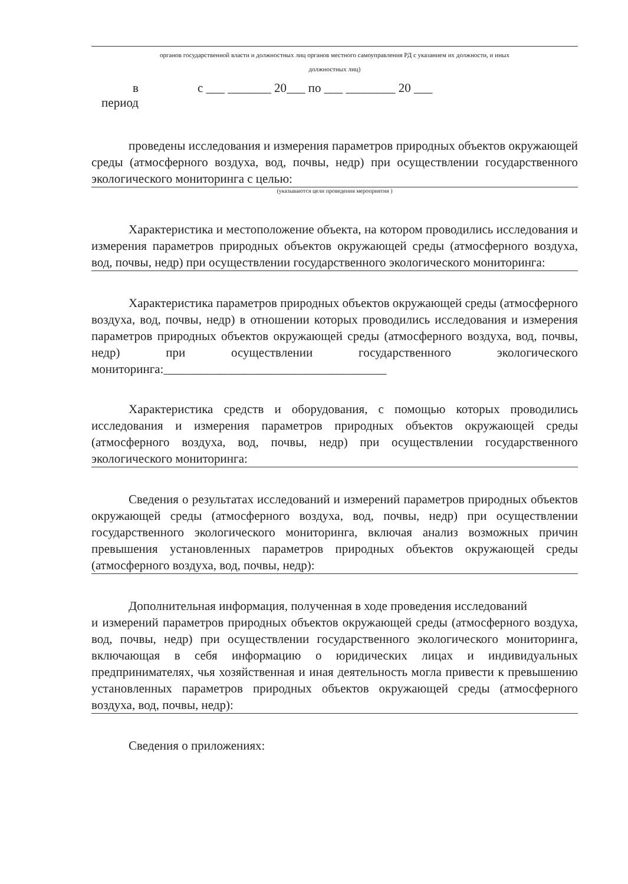органов государственной власти и должностных лиц органов местного самоуправления РД с указанием их должности, и иных
должностных лиц)
в
период
с ___ _______ 20___ по ___ ________ 20 ___
проведены исследования и измерения параметров природных объектов окружающей среды (атмосферного воздуха, вод, почвы, недр) при осуществлении государственного экологического мониторинга с целью:
(указываются цели проведения мероприятия )
Характеристика и местоположение объекта, на котором проводились исследования и измерения параметров природных объектов окружающей среды (атмосферного воздуха, вод, почвы, недр) при осуществлении государственного экологического мониторинга:
Характеристика параметров природных объектов окружающей среды (атмосферного воздуха, вод, почвы, недр) в отношении которых проводились исследования и измерения параметров природных объектов окружающей среды (атмосферного воздуха, вод, почвы, недр) при осуществлении государственного экологического мониторинга:____________________________________
Характеристика средств и оборудования, с помощью которых проводились исследования и измерения параметров природных объектов окружающей среды (атмосферного воздуха, вод, почвы, недр) при осуществлении государственного экологического мониторинга:
Сведения о результатах исследований и измерений параметров природных объектов окружающей среды (атмосферного воздуха, вод, почвы, недр) при осуществлении государственного экологического мониторинга, включая анализ возможных причин превышения установленных параметров природных объектов окружающей среды (атмосферного воздуха, вод, почвы, недр):
Дополнительная информация, полученная в ходе проведения исследований
и измерений параметров природных объектов окружающей среды (атмосферного воздуха, вод, почвы, недр) при осуществлении государственного экологического мониторинга, включающая в себя информацию о юридических лицах и индивидуальных предпринимателях, чья хозяйственная и иная деятельность могла привести к превышению установленных параметров природных объектов окружающей среды (атмосферного воздуха, вод, почвы, недр):
Сведения о приложениях: